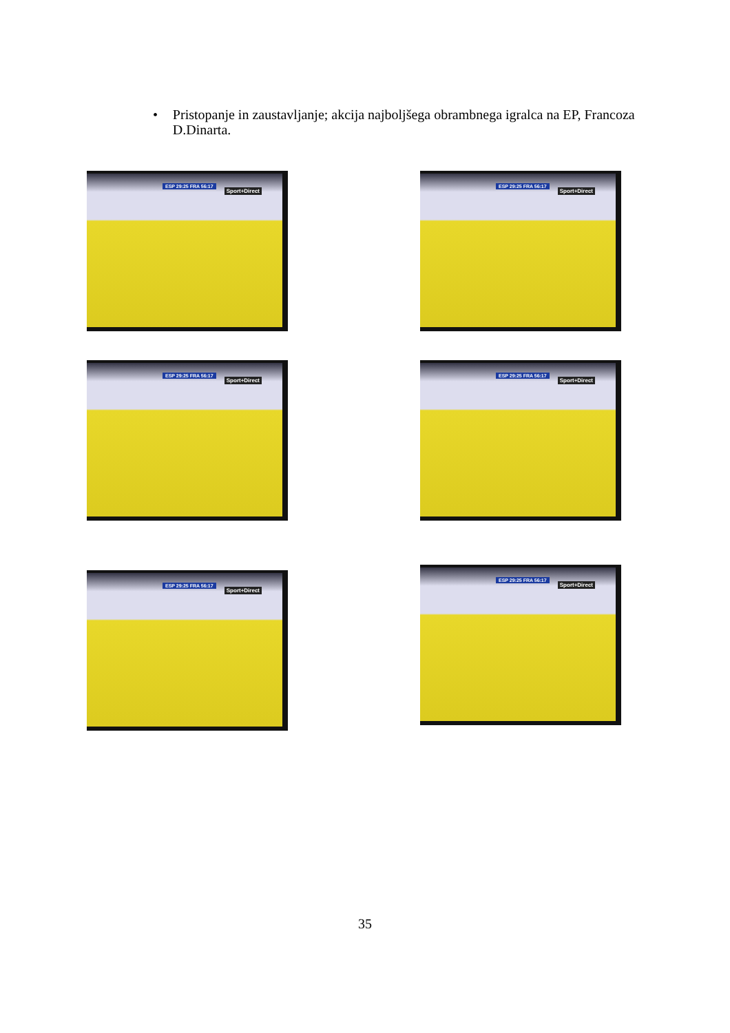• Pristopanje in zaustavljanje; akcija najboljšega obrambnega igralca na EP, Francoza D.Dinarta.
ESP 29:25 FRA 56:17
Sport+Direct
ESP 29:25 FRA 56:17
Sport+Direct
ESP 29:25 FRA 56:17
Sport+Direct
ESP 29:25 FRA 56:17
Sport+Direct
ESP 29:25 FRA 56:17
Sport+Direct
ESP 29:25 FRA 56:17
Sport+Direct
35